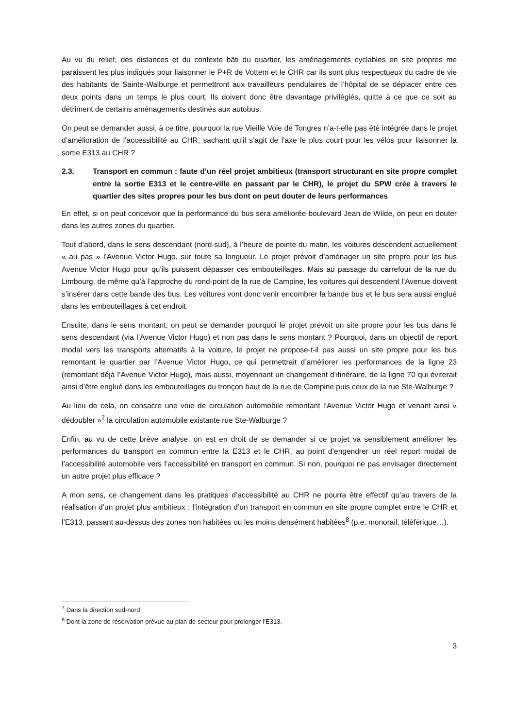Au vu du relief, des distances et du contexte bâti du quartier, les aménagements cyclables en site propres me paraissent les plus indiqués pour liaisonner le P+R de Vottem et le CHR car ils sont plus respectueux du cadre de vie des habitants de Sainte-Walburge et permettront aux travailleurs pendulaires de l’hôpital de se déplacer entre ces deux points dans un temps le plus court. Ils doivent donc être davantage privilégiés, quitte à ce que ce soit au détriment de certains aménagements destinés aux autobus.
On peut se demander aussi, à ce titre, pourquoi la rue Vieille Voie de Tongres n’a-t-elle pas été intégrée dans le projet d’amélioration de l’accessibilité au CHR, sachant qu’il s’agit de l’axe le plus court pour les vélos pour liaisonner la sortie E313 au CHR ?
2.3. Transport en commun : faute d’un réel projet ambitieux (transport structurant en site propre complet entre la sortie E313 et le centre-ville en passant par le CHR), le projet du SPW crée à travers le quartier des sites propres pour les bus dont on peut douter de leurs performances
En effet, si on peut concevoir que la performance du bus sera améliorée boulevard Jean de Wilde, on peut en douter dans les autres zones du quartier.
Tout d’abord, dans le sens descendant (nord-sud), à l’heure de pointe du matin, les voitures descendent actuellement « au pas » l’Avenue Victor Hugo, sur toute sa longueur. Le projet prévoit d’aménager un site propre pour les bus Avenue Victor Hugo pour qu’ils puissent dépasser ces embouteillages. Mais au passage du carrefour de la rue du Limbourg, de même qu’à l’approche du rond-point de la rue de Campine, les voitures qui descendent l’Avenue doivent s’insérer dans cette bande des bus. Les voitures vont donc venir encombrer la bande bus et le bus sera aussi englué dans les embouteillages à cet endroit.
Ensuite, dans le sens montant, on peut se demander pourquoi le projet prévoit un site propre pour les bus dans le sens descendant (via l’Avenue Victor Hugo) et non pas dans le sens montant ? Pourquoi, dans un objectif de report modal vers les transports alternatifs à la voiture, le projet ne propose-t-il pas aussi un site propre pour les bus remontant le quartier par l’Avenue Victor Hugo, ce qui permettrait d’améliorer les performances de la ligne 23 (remontant déjà l’Avenue Victor Hugo), mais aussi, moyennant un changement d’itinéraire, de la ligne 70 qui éviterait ainsi d’être englué dans les embouteillages du tronçon haut de la rue de Campine puis ceux de la rue Ste-Walburge ?
Au lieu de cela, on consacre une voie de circulation automobile remontant l’Avenue Victor Hugo et venant ainsi « dédoubler »<sup>7</sup> la circulation automobile existante rue Ste-Walburge ?
Enfin, au vu de cette brève analyse, on est en droit de se demander si ce projet va sensiblement améliorer les performances du transport en commun entre la E313 et le CHR, au point d’engendrer un réel report modal de l’accessibilité automobile vers l’accessibilité en transport en commun. Si non, pourquoi ne pas envisager directement un autre projet plus efficace ?
A mon sens, ce changement dans les pratiques d’accessibilité au CHR ne pourra être effectif qu’au travers de la réalisation d’un projet plus ambitieux : l’intégration d’un transport en commun en site propre complet entre le CHR et l’E313, passant au-dessus des zones non habitées ou les moins densément habitées<sup>8</sup> (p.e. monorail, téléférique…).
<sup>7</sup> Dans la direction sud-nord
<sup>8</sup> Dont la zone de réservation prévue au plan de secteur pour prolonger l’E313.
3